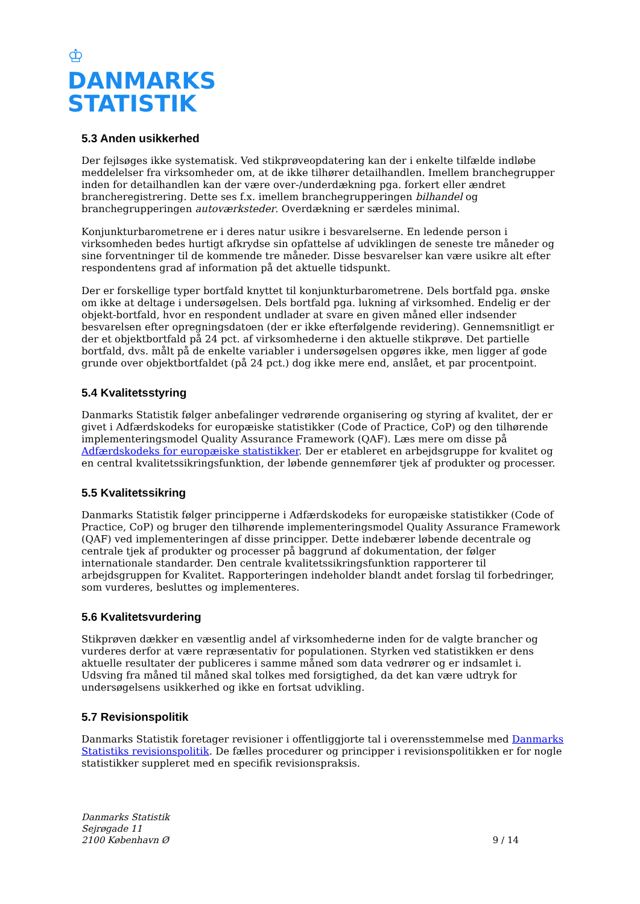♔
DANMARKS
STATISTIK
5.3 Anden usikkerhed
Der fejlsøges ikke systematisk. Ved stikprøveopdatering kan der i enkelte tilfælde indløbe meddelelser fra virksomheder om, at de ikke tilhører detailhandlen. Imellem branchegrupper inden for detailhandlen kan der være over-/underdækning pga. forkert eller ændret brancheregistrering. Dette ses f.x. imellem branchegrupperingen bilhandel og branchegrupperingen autoværksteder. Overdækning er særdeles minimal.
Konjunkturbarometrene er i deres natur usikre i besvarelserne. En ledende person i virksomheden bedes hurtigt afkrydse sin opfattelse af udviklingen de seneste tre måneder og sine forventninger til de kommende tre måneder. Disse besvarelser kan være usikre alt efter respondentens grad af information på det aktuelle tidspunkt.
Der er forskellige typer bortfald knyttet til konjunkturbarometrene. Dels bortfald pga. ønske om ikke at deltage i undersøgelsen. Dels bortfald pga. lukning af virksomhed. Endelig er der objekt-bortfald, hvor en respondent undlader at svare en given måned eller indsender besvarelsen efter opregningsdatoen (der er ikke efterfølgende revidering). Gennemsnitligt er der et objektbortfald på 24 pct. af virksomhederne i den aktuelle stikprøve. Det partielle bortfald, dvs. målt på de enkelte variabler i undersøgelsen opgøres ikke, men ligger af gode grunde over objektbortfaldet (på 24 pct.) dog ikke mere end, anslået, et par procentpoint.
5.4 Kvalitetsstyring
Danmarks Statistik følger anbefalinger vedrørende organisering og styring af kvalitet, der er givet i Adfærdskodeks for europæiske statistikker (Code of Practice, CoP) og den tilhørende implementeringsmodel Quality Assurance Framework (QAF). Læs mere om disse på Adfærdskodeks for europæiske statistikker. Der er etableret en arbejdsgruppe for kvalitet og en central kvalitetssikringsfunktion, der løbende gennemfører tjek af produkter og processer.
5.5 Kvalitetssikring
Danmarks Statistik følger principperne i Adfærdskodeks for europæiske statistikker (Code of Practice, CoP) og bruger den tilhørende implementeringsmodel Quality Assurance Framework (QAF) ved implementeringen af disse principper. Dette indebærer løbende decentrale og centrale tjek af produkter og processer på baggrund af dokumentation, der følger internationale standarder. Den centrale kvalitetssikringsfunktion rapporterer til arbejdsgruppen for Kvalitet. Rapporteringen indeholder blandt andet forslag til forbedringer, som vurderes, besluttes og implementeres.
5.6 Kvalitetsvurdering
Stikprøven dækker en væsentlig andel af virksomhederne inden for de valgte brancher og vurderes derfor at være repræsentativ for populationen. Styrken ved statistikken er dens aktuelle resultater der publiceres i samme måned som data vedrører og er indsamlet i. Udsving fra måned til måned skal tolkes med forsigtighed, da det kan være udtryk for undersøgelsens usikkerhed og ikke en fortsat udvikling.
5.7 Revisionspolitik
Danmarks Statistik foretager revisioner i offentliggjorte tal i overensstemmelse med Danmarks Statistiks revisionspolitik. De fælles procedurer og principper i revisionspolitikken er for nogle statistikker suppleret med en specifik revisionspraksis.
Danmarks Statistik
Sejrøgade 11
2100 København Ø
9 / 14